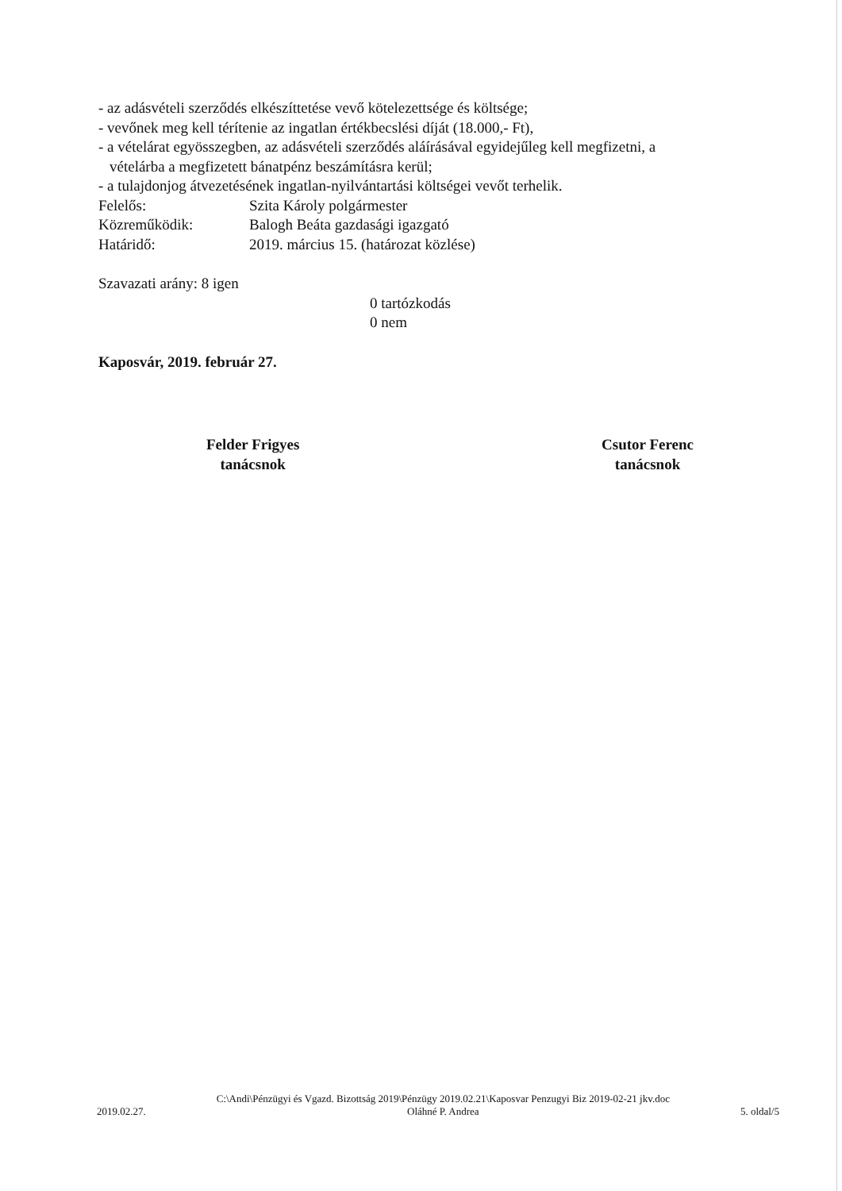- az adásvételi szerződés elkészíttetése vevő kötelezettsége és költsége;
- vevőnek meg kell térítenie az ingatlan értékbecslési díját (18.000,- Ft),
- a vételárat egyösszegben, az adásvételi szerződés aláírásával egyidejűleg kell megfizetni, a
vételárba a megfizetett bánatpénz beszámításra kerül;
- a tulajdonjog átvezetésének ingatlan-nyilvántartási költségei vevőt terhelik.
Felelős: Szita Károly polgármester
Közreműködik: Balogh Beáta gazdasági igazgató
Határidő: 2019. március 15. (határozat közlése)
Szavazati arány: 8 igen
0 tartózkodás
0 nem
Kaposvár, 2019. február 27.
Felder Frigyes
tanácsnok
Csutor Ferenc
tanácsnok
2019.02.27.
C:\Andi\Pénzügyi és Vgazd. Bizottság 2019\Pénzügy 2019.02.21\Kaposvar Penzugyi Biz 2019-02-21 jkv.doc
Oláhné P. Andrea
5. oldal/5